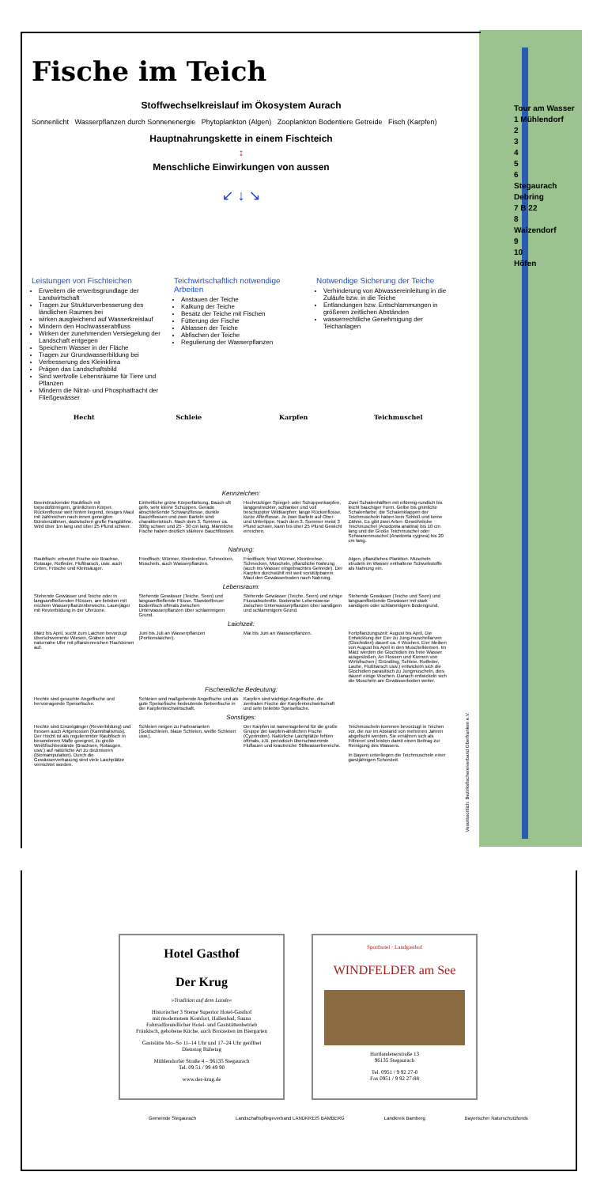Tour am Wasser
1 Mühlendorf
2
3
4
5
6
Stegaurach
Debring
7 B 22
8
Waizendorf
9
10
Höfen
Verantwortlich: Bezirksfischereiverband Oberfranken e.V.
Fische im Teich
Stoffwechselkreislauf im Ökosystem Aurach
Sonnenlicht Wasserpflanzen durch Sonnenenergie Phytoplankton (Algen) Zooplankton Bodentiere Getreide Fisch (Karpfen)
Hauptnahrungskette in einem Fischteich
↕
Menschliche Einwirkungen von aussen
↙ ↓ ↘
Leistungen von Fischteichen
Erweitern die erwerbsgrundlage der Landwirtschaft
Tragen zur Strukturverbesserung des ländlichen Raumes bei
wirken ausgleichend auf Wasserkreislauf
Mindern den Hochwasserabfluss
Wirken der zunehmenden Versiegelung der Landschaft entgegen
Speichern Wasser in der Fläche
Tragen zur Grundwasserbildung bei
Verbesserung des Kleinklima
Prägen das Landschaftsbild
Sind wertvolle Lebensräume für Tiere und Pflanzen
Mindern die Nitrat- und Phosphatfracht der Fließgewässer
Teichwirtschaftlich notwendige Arbeiten
Anstauen der Teiche
Kalkung der Teiche
Besatz der Teiche mit Fischen
Fütterung der Fische
Ablassen der Teiche
Abfischen der Teiche
Regulierung der Wasserpflanzen
Notwendige Sicherung der Teiche
Verhinderung von Abwassereinleitung in die Zuläufe bzw. in die Teiche
Entlandungen bzw. Entschlammungen in größeren zeitlichen Abständen
wasserrechtliche Genehmigung der Teichanlagen
| Hecht | Schleie | Karpfen | Teichmuschel |
| --- | --- | --- | --- |
| Kennzeichen: | | | |
| Beeindruckender Raubfisch mit torpedoförmigem, grünlichem Körper. Rückenflosse weit hinten liegend, riesiges Maul mit zahlreichen nach innen geneigten Bürstenzähnen, dazwischen grofle Fangzähne. Wird über 1m lang und über 25 Pfund schwer. | Einheitliche grüne Körperfärbung, Bauch oft gelb, sehr kleine Schuppen. Gerade abschließende Schwanzflosse, dunkle Bauchflossen und zwei Barteln sind charakteristisch. Nach dem 3. Sommer ca. 300g schwer und 25 - 30 cm lang. Männliche Fische haben deutlich stärkere Bauchflossen. | Hochrückiger Spiegel- oder Schuppenkarpfen, langgestreckter, schlanker und voll beschuppter Wildkarpfen; lange Rückenflosse, kurze Afterflosse. Je zwei Barteln auf Ober- und Unterlippe. Nach dem 3. Sommer meist 3 Pfund schwer, kann bis über 25 Pfund Gewicht erreichen. | Zwei Schalenhälften mit eiförmig-rundlich bis leicht bauchiger Form. Gelbe bis grünliche Schalenfarbe; die Schalenklappen der Teichmuscheln haben kein Schloß und keine Zähne. Es gibt zwei Arten: Gewöhnliche Teichmuschel (Anodonta anatina) bis 10 cm lang und die Große Teichmuschel oder Schwanenmuschel (Anodonta cygnea) bis 20 cm lang. |
| Nahrung: | | | |
| Raubfisch; erbeutet Fische wie Brachse, Rotauge, Rotfeder, Flufibarsch, usw. auch Enten, Frösche und Kleinsäuger. | Friedfisch; Würmer, Kleinkrebse, Schnecken, Muscheln, auch Wasserpflanzen. | Friedfisch; frisst Würmer, Kleinkrebse, Schnecken, Muscheln, pflanzliche Nahrung (auch ins Wasser eingebrachtes Getreide). Der Karpfen durchwühlt mit weit vorstülpbarem Maul den Gewässerboden nach Nahrung. | Algen, pflanzliches Plankton. Muscheln strudeln im Wasser enthaltene Schwebstoffe als Nahrung ein. |
| Lebensraum: | | | |
| Stehende Gewässer und Teiche oder in langsamfließenden Flüssen, am liebsten mit reichem Wasserpflanzenbewuchs. Lauerjäger mit Revierbildung in der Uferzone. | Stehende Gewässer (Teiche, Seen) und langsamflieflende Flüsse. Standorttreuer Bodenfisch oftmals zwischen Unterwasserpflanzen über schlammigem Grund. | Stehende Gewässer (Teiche, Seen) und ruhige Flussabschnitte. Bodenahe Lebensweise zwischen Unterwasserpflanzen über sandigem und schlammigem Grund. | Stehende Gewässer (Teiche und Seen) und langsamfließende Gewässer mit stark sandigem oder schlammigem Bodengrund. |
| Laichzeit: | | | |
| März bis April, sucht zum Laichen bevorzugt überschwemmte Wiesen, Gräben oder naturnahe Ufer mit pflanzenreichen Flachzonen auf. | Juni bis Juli an Wasserpflanzen (Portionslaicher). | Mai bis Juni an Wasserpflanzen. | Fortpflanzungszeit: August bis April. Die Entwicklung der Eier zu Jung-muschellarven (Glochidien) dauert ca. 4 Wochen. Eier bleiben von August bis April in den Muschelkiemen. Im März werden die Glochidien ins freie Wasser ausgestoßen. An Flossen und Kiemen von Wirtsfischen ( Gründling, Schleie, Rotfeder, Laube, Flußbarsch usw.) entwickeln sich die Glochidien parasitisch zu Jungmuscheln, dies dauert einige Wochen. Danach entwickeln sich die Muscheln am Gewässerboden weiter. |
| Fischereiliche Bedeutung: | | | |
| Hechte sind gesuchte Angelfische und hervorragende Speisefische. | Schleien sind maßgebende Angelfische und als gute Speisefische bedeutende Nebenfische in der Karpfenteichwirtschaft. | Karpfen sind wichtige Angelfische, die zentralen Fische der Karpfenteichwirtschaft und sehr beliebte Speisefische. | |
| Sonstiges: | | | |
| Hechte sind Einzelgänger (Revierbildung) und fressen auch Artgenossen (Kannibalismus). Der Hecht ist als regulierender Raubfisch in besonderem Mafle geeignet, zu große Weißfischbestände (Brachsen, Rotaugen, usw.) auf natürliche Art zu dezimieren (Biomanipulation). Durch die Gewässerverbauung sind viele Laichplätze vernichtet worden. | Schleien neigen zu Farbvarianten (Goldschleien, blaue Schleien, weifle Schleien usw.). | Der Karpfen ist namensgebend für die große Gruppe der karpfen-ähnlichen Fische (Cypriniden). Natürliche Laichplätze fehlen oftmals, z.B. periodisch überschwemmte Fluflauen und krautreiche Stillwasserbereiche. | Teichmuscheln kommen bevorzugt in Teichen vor, die nur im Abstand von mehreren Jahren abgefischt werden. Sie ernähren sich als Filtrierer und leisten damit einen Beitrag zur Reinigung des Wassers. In Bayern unterliegen die Teichmuscheln einer ganzjährigen Schonzeit. |
Hotel Gasthof
Der Krug
»Tradition auf dem Lande«
Historischer 3 Sterne Superior Hotel-Gasthof
mit modernstem Komfort, Hallenbad, Sauna
Fahrradfreundlicher Hotel- und Gaststättenbetrieb
Fränkisch, gehobene Küche, auch Brotzeiten im Biergarten
Gaststätte Mo–So 11–14 Uhr und 17–24 Uhr geöffnet
Dienstag Ruhetag
Mühlendorfer Straße 4 – 96135 Stegaurach
Tel. 09 51 / 99 49 90
www.der-krug.de
Sportbotel · Landgasthof
WINDFELDER am See
Hartlandenerstraße 13
96135 Stegaurach
Tel. 0951 / 9 92 27-0
Fax 0951 / 9 92 27-88
Gemeinde Stegaurach Landschaftspflegeverband LANDKREIS BAMBERG Landkreis Bamberg Bayerischer Naturschutzfonds